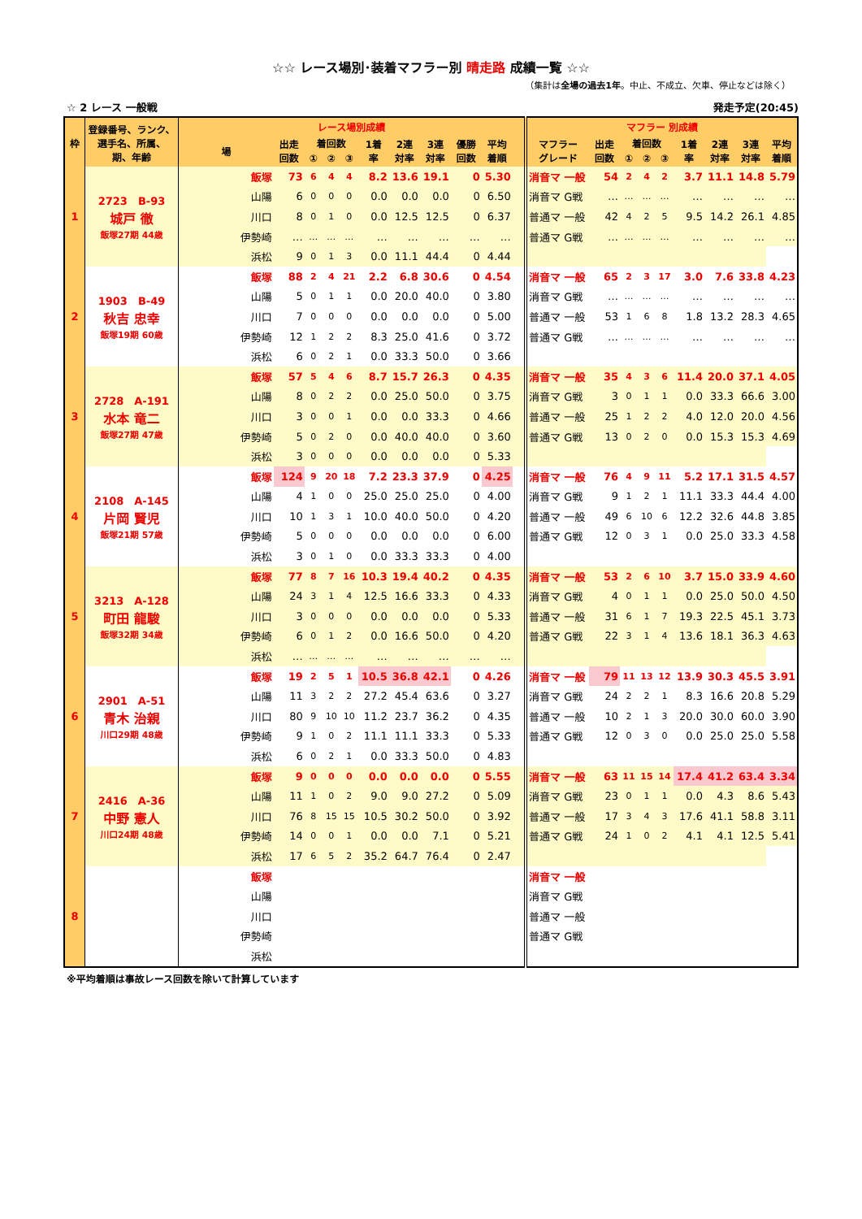☆☆ レース場別･装着マフラー別 晴走路 成績一覧 ☆☆
（集計は全場の過去1年。中止、不成立、欠車、停止などは除く）
☆ 2 レース 一般戦 発走予定(20:45)
| 枠 | 登録番号、ランク、 選手名、所属、 期、年齢 | レース場別成績 | | | | | | | | | | | | マフラー 別成績 | | | | | | | | |
| --- | --- | --- | --- | --- | --- | --- | --- | --- | --- | --- | --- | --- | --- | --- | --- | --- | --- | --- | --- | --- | --- | --- |
| | | 場 | 出走 回数 | 着回数 | | | 1着 率 | 2連 対率 | 3連 対率 | 優勝 回数 | 平均 着順 | | | マフラー グレード | 出走 回数 | 着回数 | | | 1着 率 | 2連 対率 | 3連 対率 | 平均 着順 |
| | | | | ① | ② | ③ | | | | | | | | | | ① | ② | ③ | | | | |
| 1 | 2723 B-93 城戸 徹 飯塚27期 44歳 | 飯塚 | 73 | 6 | 4 | 4 | 8.2 | 13.6 | 19.1 | 0 | 5.30 | | | 消音マ 一般 | 54 | 2 | 4 | 2 | 3.7 | 11.1 | 14.8 | 5.79 |
| | | 山陽 | 6 | 0 | 0 | 0 | 0.0 | 0.0 | 0.0 | 0 | 6.50 | | | 消音マ G戦 | … | … | … | … | … | … | … | … |
| | | 川口 | 8 | 0 | 1 | 0 | 0.0 | 12.5 | 12.5 | 0 | 6.37 | | | 普通マ 一般 | 42 | 4 | 2 | 5 | 9.5 | 14.2 | 26.1 | 4.85 |
| | | 伊勢崎 | … | … | … | … | … | … | … | … | … | | | 普通マ G戦 | … | … | … | … | … | … | … | … |
| | | 浜松 | 9 | 0 | 1 | 3 | 0.0 | 11.1 | 44.4 | 0 | 4.44 | | | | | | | | | | | |
| 2 | 1903 B-49 秋吉 忠幸 飯塚19期 60歳 | 飯塚 | 88 | 2 | 4 | 21 | 2.2 | 6.8 | 30.6 | 0 | 4.54 | | | 消音マ 一般 | 65 | 2 | 3 | 17 | 3.0 | 7.6 | 33.8 | 4.23 |
| | | 山陽 | 5 | 0 | 1 | 1 | 0.0 | 20.0 | 40.0 | 0 | 3.80 | | | 消音マ G戦 | … | … | … | … | … | … | … | … |
| | | 川口 | 7 | 0 | 0 | 0 | 0.0 | 0.0 | 0.0 | 0 | 5.00 | | | 普通マ 一般 | 53 | 1 | 6 | 8 | 1.8 | 13.2 | 28.3 | 4.65 |
| | | 伊勢崎 | 12 | 1 | 2 | 2 | 8.3 | 25.0 | 41.6 | 0 | 3.72 | | | 普通マ G戦 | … | … | … | … | … | … | … | … |
| | | 浜松 | 6 | 0 | 2 | 1 | 0.0 | 33.3 | 50.0 | 0 | 3.66 | | | | | | | | | | | |
| 3 | 2728 A-191 水本 竜二 飯塚27期 47歳 | 飯塚 | 57 | 5 | 4 | 6 | 8.7 | 15.7 | 26.3 | 0 | 4.35 | | | 消音マ 一般 | 35 | 4 | 3 | 6 | 11.4 | 20.0 | 37.1 | 4.05 |
| | | 山陽 | 8 | 0 | 2 | 2 | 0.0 | 25.0 | 50.0 | 0 | 3.75 | | | 消音マ G戦 | 3 | 0 | 1 | 1 | 0.0 | 33.3 | 66.6 | 3.00 |
| | | 川口 | 3 | 0 | 0 | 1 | 0.0 | 0.0 | 33.3 | 0 | 4.66 | | | 普通マ 一般 | 25 | 1 | 2 | 2 | 4.0 | 12.0 | 20.0 | 4.56 |
| | | 伊勢崎 | 5 | 0 | 2 | 0 | 0.0 | 40.0 | 40.0 | 0 | 3.60 | | | 普通マ G戦 | 13 | 0 | 2 | 0 | 0.0 | 15.3 | 15.3 | 4.69 |
| | | 浜松 | 3 | 0 | 0 | 0 | 0.0 | 0.0 | 0.0 | 0 | 5.33 | | | | | | | | | | | |
| 4 | 2108 A-145 片岡 賢児 飯塚21期 57歳 | 飯塚 | 124 | 9 | 20 | 18 | 7.2 | 23.3 | 37.9 | 0 | 4.25 | | | 消音マ 一般 | 76 | 4 | 9 | 11 | 5.2 | 17.1 | 31.5 | 4.57 |
| | | 山陽 | 4 | 1 | 0 | 0 | 25.0 | 25.0 | 25.0 | 0 | 4.00 | | | 消音マ G戦 | 9 | 1 | 2 | 1 | 11.1 | 33.3 | 44.4 | 4.00 |
| | | 川口 | 10 | 1 | 3 | 1 | 10.0 | 40.0 | 50.0 | 0 | 4.20 | | | 普通マ 一般 | 49 | 6 | 10 | 6 | 12.2 | 32.6 | 44.8 | 3.85 |
| | | 伊勢崎 | 5 | 0 | 0 | 0 | 0.0 | 0.0 | 0.0 | 0 | 6.00 | | | 普通マ G戦 | 12 | 0 | 3 | 1 | 0.0 | 25.0 | 33.3 | 4.58 |
| | | 浜松 | 3 | 0 | 1 | 0 | 0.0 | 33.3 | 33.3 | 0 | 4.00 | | | | | | | | | | | |
| 5 | 3213 A-128 町田 龍駿 飯塚32期 34歳 | 飯塚 | 77 | 8 | 7 | 16 | 10.3 | 19.4 | 40.2 | 0 | 4.35 | | | 消音マ 一般 | 53 | 2 | 6 | 10 | 3.7 | 15.0 | 33.9 | 4.60 |
| | | 山陽 | 24 | 3 | 1 | 4 | 12.5 | 16.6 | 33.3 | 0 | 4.33 | | | 消音マ G戦 | 4 | 0 | 1 | 1 | 0.0 | 25.0 | 50.0 | 4.50 |
| | | 川口 | 3 | 0 | 0 | 0 | 0.0 | 0.0 | 0.0 | 0 | 5.33 | | | 普通マ 一般 | 31 | 6 | 1 | 7 | 19.3 | 22.5 | 45.1 | 3.73 |
| | | 伊勢崎 | 6 | 0 | 1 | 2 | 0.0 | 16.6 | 50.0 | 0 | 4.20 | | | 普通マ G戦 | 22 | 3 | 1 | 4 | 13.6 | 18.1 | 36.3 | 4.63 |
| | | 浜松 | … | … | … | … | … | … | … | … | … | | | | | | | | | | | |
| 6 | 2901 A-51 青木 治親 川口29期 48歳 | 飯塚 | 19 | 2 | 5 | 1 | 10.5 | 36.8 | 42.1 | 0 | 4.26 | | | 消音マ 一般 | 79 | 11 | 13 | 12 | 13.9 | 30.3 | 45.5 | 3.91 |
| | | 山陽 | 11 | 3 | 2 | 2 | 27.2 | 45.4 | 63.6 | 0 | 3.27 | | | 消音マ G戦 | 24 | 2 | 2 | 1 | 8.3 | 16.6 | 20.8 | 5.29 |
| | | 川口 | 80 | 9 | 10 | 10 | 11.2 | 23.7 | 36.2 | 0 | 4.35 | | | 普通マ 一般 | 10 | 2 | 1 | 3 | 20.0 | 30.0 | 60.0 | 3.90 |
| | | 伊勢崎 | 9 | 1 | 0 | 2 | 11.1 | 11.1 | 33.3 | 0 | 5.33 | | | 普通マ G戦 | 12 | 0 | 3 | 0 | 0.0 | 25.0 | 25.0 | 5.58 |
| | | 浜松 | 6 | 0 | 2 | 1 | 0.0 | 33.3 | 50.0 | 0 | 4.83 | | | | | | | | | | | |
| 7 | 2416 A-36 中野 憲人 川口24期 48歳 | 飯塚 | 9 | 0 | 0 | 0 | 0.0 | 0.0 | 0.0 | 0 | 5.55 | | | 消音マ 一般 | 63 | 11 | 15 | 14 | 17.4 | 41.2 | 63.4 | 3.34 |
| | | 山陽 | 11 | 1 | 0 | 2 | 9.0 | 9.0 | 27.2 | 0 | 5.09 | | | 消音マ G戦 | 23 | 0 | 1 | 1 | 0.0 | 4.3 | 8.6 | 5.43 |
| | | 川口 | 76 | 8 | 15 | 15 | 10.5 | 30.2 | 50.0 | 0 | 3.92 | | | 普通マ 一般 | 17 | 3 | 4 | 3 | 17.6 | 41.1 | 58.8 | 3.11 |
| | | 伊勢崎 | 14 | 0 | 0 | 1 | 0.0 | 0.0 | 7.1 | 0 | 5.21 | | | 普通マ G戦 | 24 | 1 | 0 | 2 | 4.1 | 4.1 | 12.5 | 5.41 |
| | | 浜松 | 17 | 6 | 5 | 2 | 35.2 | 64.7 | 76.4 | 0 | 2.47 | | | | | | | | | | | |
| 8 | | 飯塚 | | | | | | | | | | | | 消音マ 一般 | | | | | | | | |
| | | 山陽 | | | | | | | | | | | | 消音マ G戦 | | | | | | | | |
| | | 川口 | | | | | | | | | | | | 普通マ 一般 | | | | | | | | |
| | | 伊勢崎 | | | | | | | | | | | | 普通マ G戦 | | | | | | | | |
| | | 浜松 | | | | | | | | | | | | | | | | | | | | |
※平均着順は事故レース回数を除いて計算しています